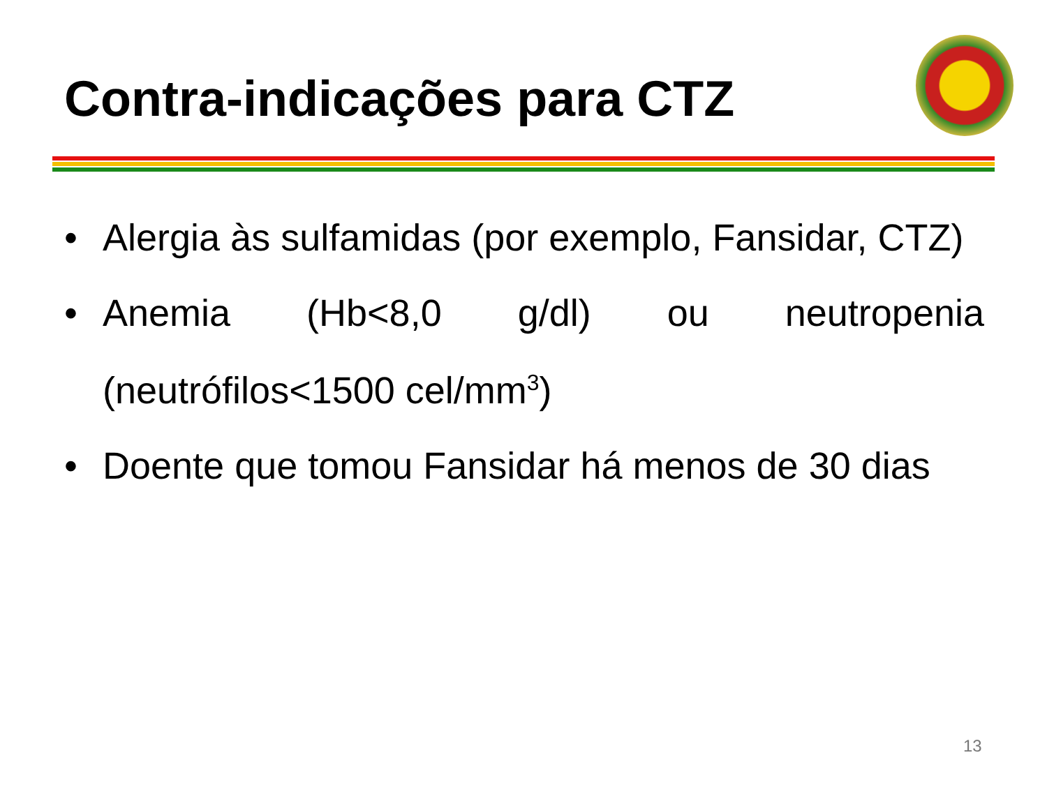Contra-indicações para CTZ
• Alergia às sulfamidas (por exemplo, Fansidar, CTZ)
• Anemia (Hb<8,0 g/dl) ou neutropenia (neutrófilos<1500 cel/mm<sup>3</sup>)
• Doente que tomou Fansidar há menos de 30 dias
13